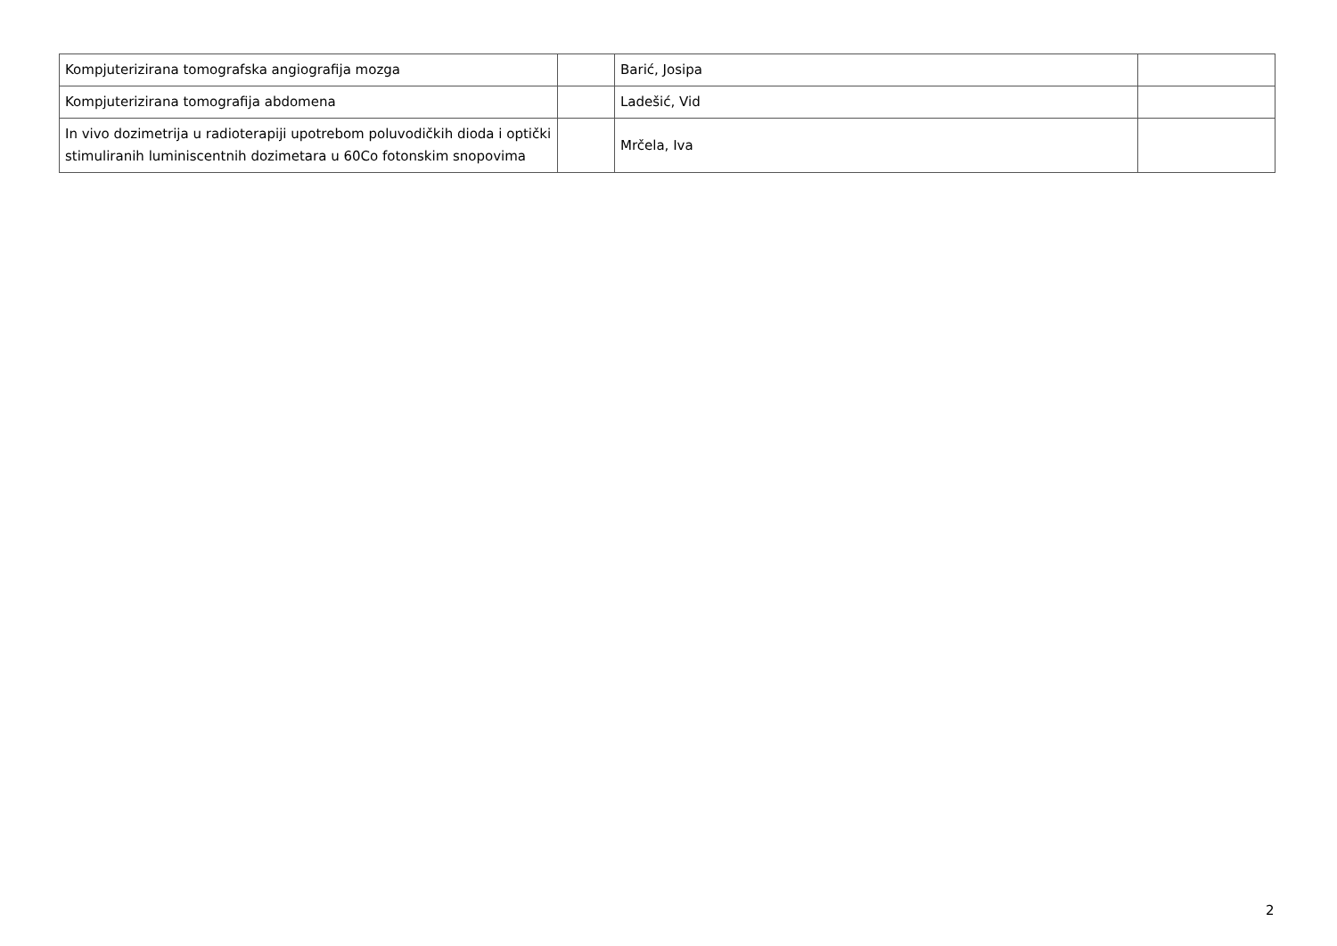| Kompjuterizirana tomografska angiografija mozga | | Barić, Josipa | |
| Kompjuterizirana tomografija abdomena | | Ladešić, Vid | |
| In vivo dozimetrija u radioterapiji upotrebom poluvodičkih dioda i optički stimuliranih luminiscentnih dozimetara u 60Co fotonskim snopovima | | Mrčela, Iva | |
2